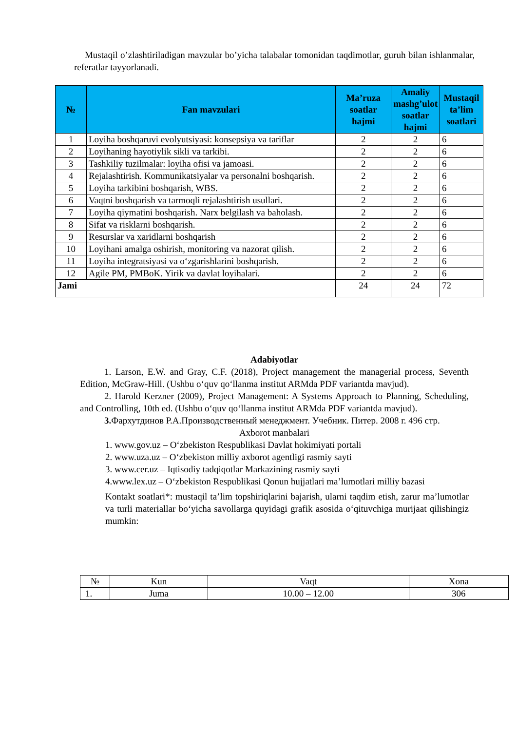Mustaqil o’zlashtiriladigan mavzular bo’yicha talabalar tomonidan taqdimotlar, guruh bilan ishlanmalar, referatlar tayyorlanadi.
| № | Fan mavzulari | Ma’ruza soatlar hajmi | Amaliy mashg’ulot soatlar hajmi | Mustaqil ta’lim soatlari |
| --- | --- | --- | --- | --- |
| 1 | Loyiha boshqaruvi evolyutsiyasi: konsepsiya va tariflar | 2 | 2 | 6 |
| 2 | Loyihaning hayotiylik sikli va tarkibi. | 2 | 2 | 6 |
| 3 | Tashkiliy tuzilmalar: loyiha ofisi va jamoasi. | 2 | 2 | 6 |
| 4 | Rejalashtirish. Kommunikatsiyalar va personalni boshqarish. | 2 | 2 | 6 |
| 5 | Loyiha tarkibini boshqarish, WBS. | 2 | 2 | 6 |
| 6 | Vaqtni boshqarish va tarmoqli rejalashtirish usullari. | 2 | 2 | 6 |
| 7 | Loyiha qiymatini boshqarish. Narx belgilash va baholash. | 2 | 2 | 6 |
| 8 | Sifat va risklarni boshqarish. | 2 | 2 | 6 |
| 9 | Resurslar va xaridlarni boshqarish | 2 | 2 | 6 |
| 10 | Loyihani amalga oshirish, monitoring va nazorat qilish. | 2 | 2 | 6 |
| 11 | Loyiha integratsiyasi va o‘zgarishlarini boshqarish. | 2 | 2 | 6 |
| 12 | Agile PM, PMBoK. Yirik va davlat loyihalari. | 2 | 2 | 6 |
| Jami | | 24 | 24 | 72 |
Adabiyotlar
1. Larson, E.W. and Gray, C.F. (2018), Project management the managerial process, Seventh Edition, McGraw-Hill. (Ushbu o‘quv qo‘llanma institut ARMda PDF variantda mavjud).
2. Harold Kerzner (2009), Project Management: A Systems Approach to Planning, Scheduling, and Controlling, 10th ed. (Ushbu o‘quv qo‘llanma institut ARMda PDF variantda mavjud).
3. Фархутдинов Р.А.Производственный менеджмент. Учебник. Питер. 2008 г. 496 стр.
Axborot manbalari
1. www.gov.uz – O‘zbekiston Respublikasi Davlat hokimiyati portali
2. www.uza.uz – O‘zbekiston milliy axborot agentligi rasmiy sayti
3. www.cer.uz – Iqtisodiy tadqiqotlar Markazining rasmiy sayti
4.www.lex.uz – O‘zbekiston Respublikasi Qonun hujjatlari ma’lumotlari milliy bazasi
Kontakt soatlari*: mustaqil ta’lim topshiriqlarini bajarish, ularni taqdim etish, zarur ma’lumotlar va turli materiallar bo‘yicha savollarga quyidagi grafik asosida o‘qituvchiga murijaat qilishingiz mumkin:
| № | Kun | Vaqt | Xona |
| 1. | Juma | 10.00 – 12.00 | 306 |